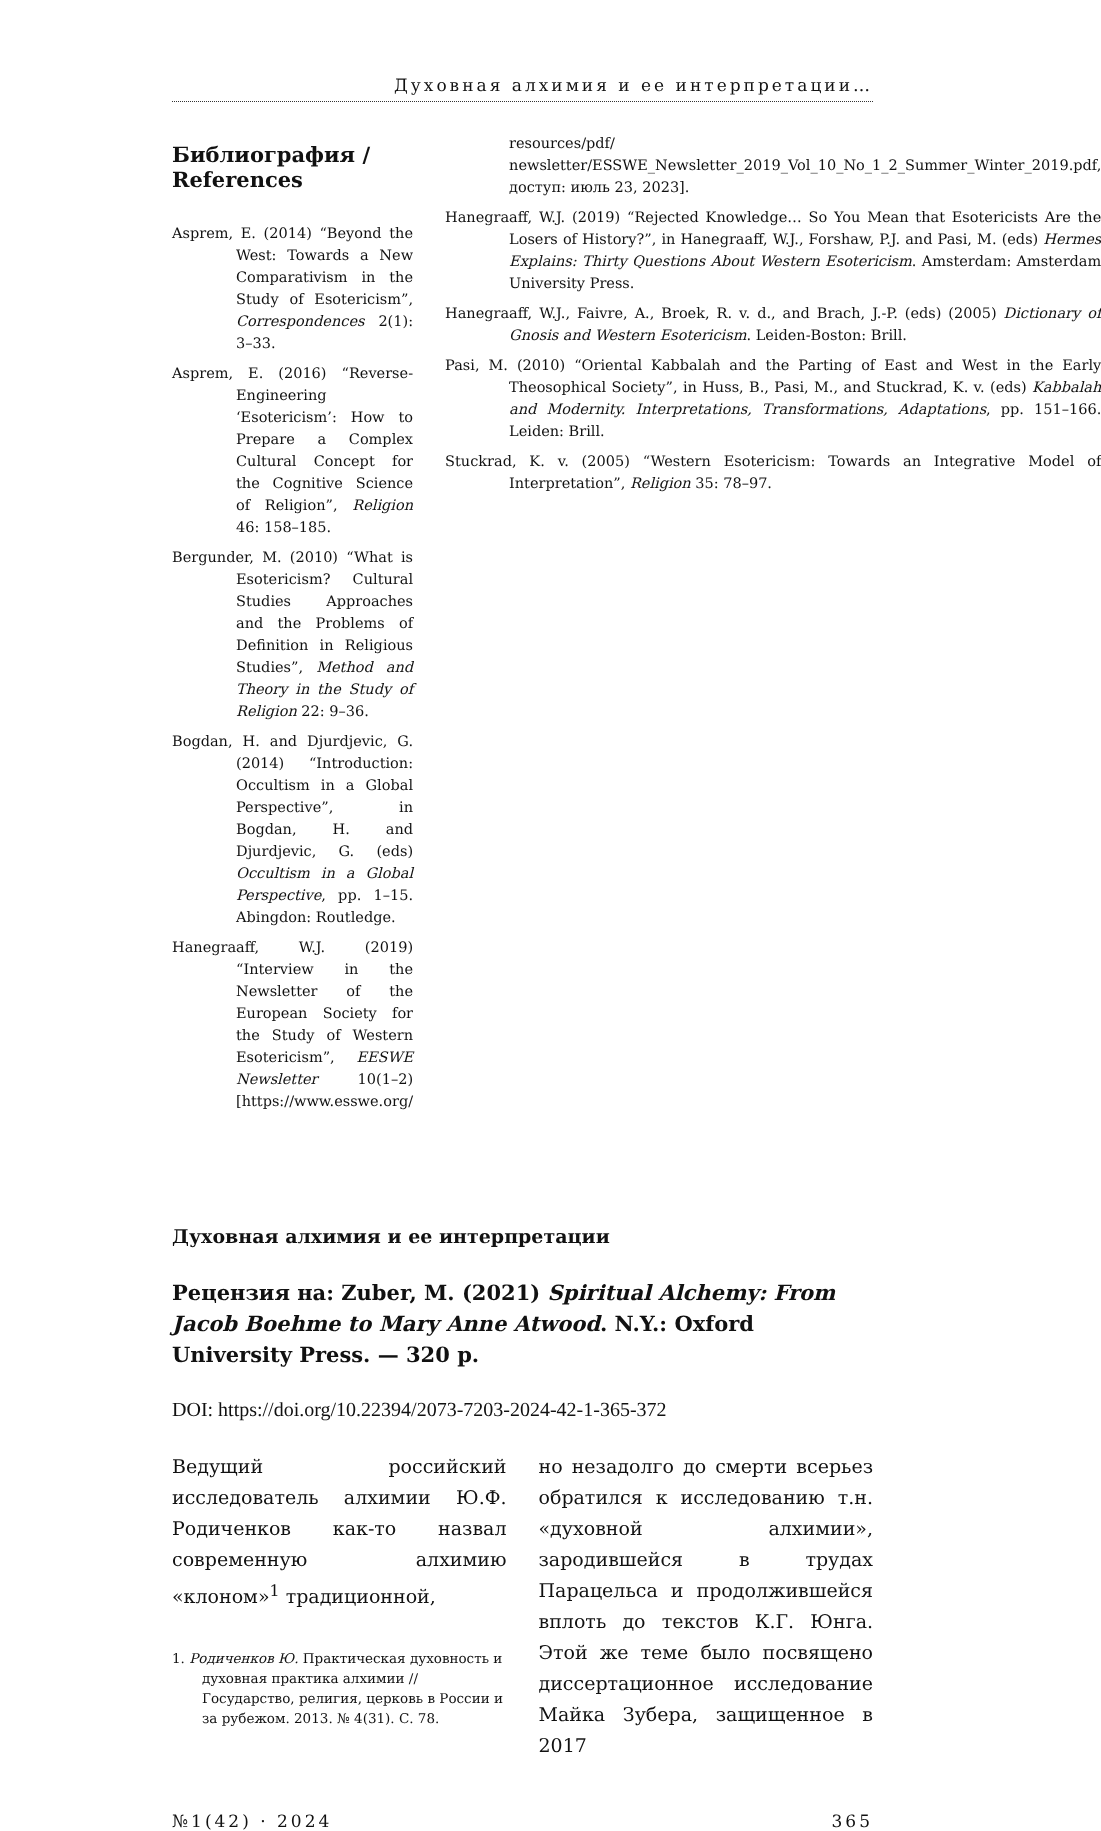Духовная алхимия и ее интерпретации…
Библиография / References
Asprem, E. (2014) “Beyond the West: Towards a New Comparativism in the Study of Esotericism”, Correspondences 2(1): 3–33.
Asprem, E. (2016) “Reverse-Engineering ‘Esotericism’: How to Prepare a Complex Cultural Concept for the Cognitive Science of Religion”, Religion 46: 158–185.
Bergunder, M. (2010) “What is Esotericism? Cultural Studies Approaches and the Problems of Definition in Religious Studies”, Method and Theory in the Study of Religion 22: 9–36.
Bogdan, H. and Djurdjevic, G. (2014) “Introduction: Occultism in a Global Perspective”, in Bogdan, H. and Djurdjevic, G. (eds) Occultism in a Global Perspective, pp. 1–15. Abingdon: Routledge.
Hanegraaff, W.J. (2019) “Interview in the Newsletter of the European Society for the Study of Western Esotericism”, EESWE Newsletter 10(1–2) [https://www.esswe.org/
resources/pdf/ newsletter/ESSWE_Newsletter_2019_Vol_10_No_1_2_Summer_Winter_2019.pdf, доступ: июль 23, 2023].
Hanegraaff, W.J. (2019) “Rejected Knowledge… So You Mean that Esotericists Are the Losers of History?”, in Hanegraaff, W.J., Forshaw, P.J. and Pasi, M. (eds) Hermes Explains: Thirty Questions About Western Esotericism. Amsterdam: Amsterdam University Press.
Hanegraaff, W.J., Faivre, A., Broek, R. v. d., and Brach, J.-P. (eds) (2005) Dictionary of Gnosis and Western Esotericism. Leiden-Boston: Brill.
Pasi, M. (2010) “Oriental Kabbalah and the Parting of East and West in the Early Theosophical Society”, in Huss, B., Pasi, M., and Stuckrad, K. v. (eds) Kabbalah and Modernity. Interpretations, Transformations, Adaptations, pp. 151–166. Leiden: Brill.
Stuckrad, K. v. (2005) “Western Esotericism: Towards an Integrative Model of Interpretation”, Religion 35: 78–97.
Духовная алхимия и ее интерпретации
Рецензия на: Zuber, M. (2021) Spiritual Alchemy: From Jacob Boehme to Mary Anne Atwood. N.Y.: Oxford University Press. — 320 p.
DOI: https://doi.org/10.22394/2073-7203-2024-42-1-365-372
Ведущий российский исследователь алхимии Ю.Ф. Родиченков как-то назвал современную алхимию «клоном»<sup>1</sup> традиционной,
1. Родиченков Ю. Практическая духовность и духовная практика алхимии // Государство, религия, церковь в России и за рубежом. 2013. № 4(31). С. 78.
но незадолго до смерти всерьез обратился к исследованию т.н. «духовной алхимии», зародившейся в трудах Парацельса и продолжившейся вплоть до текстов К.Г. Юнга. Этой же теме было посвящено диссертационное исследование Майка Зубера, защищенное в 2017
№1(42) · 2024 365